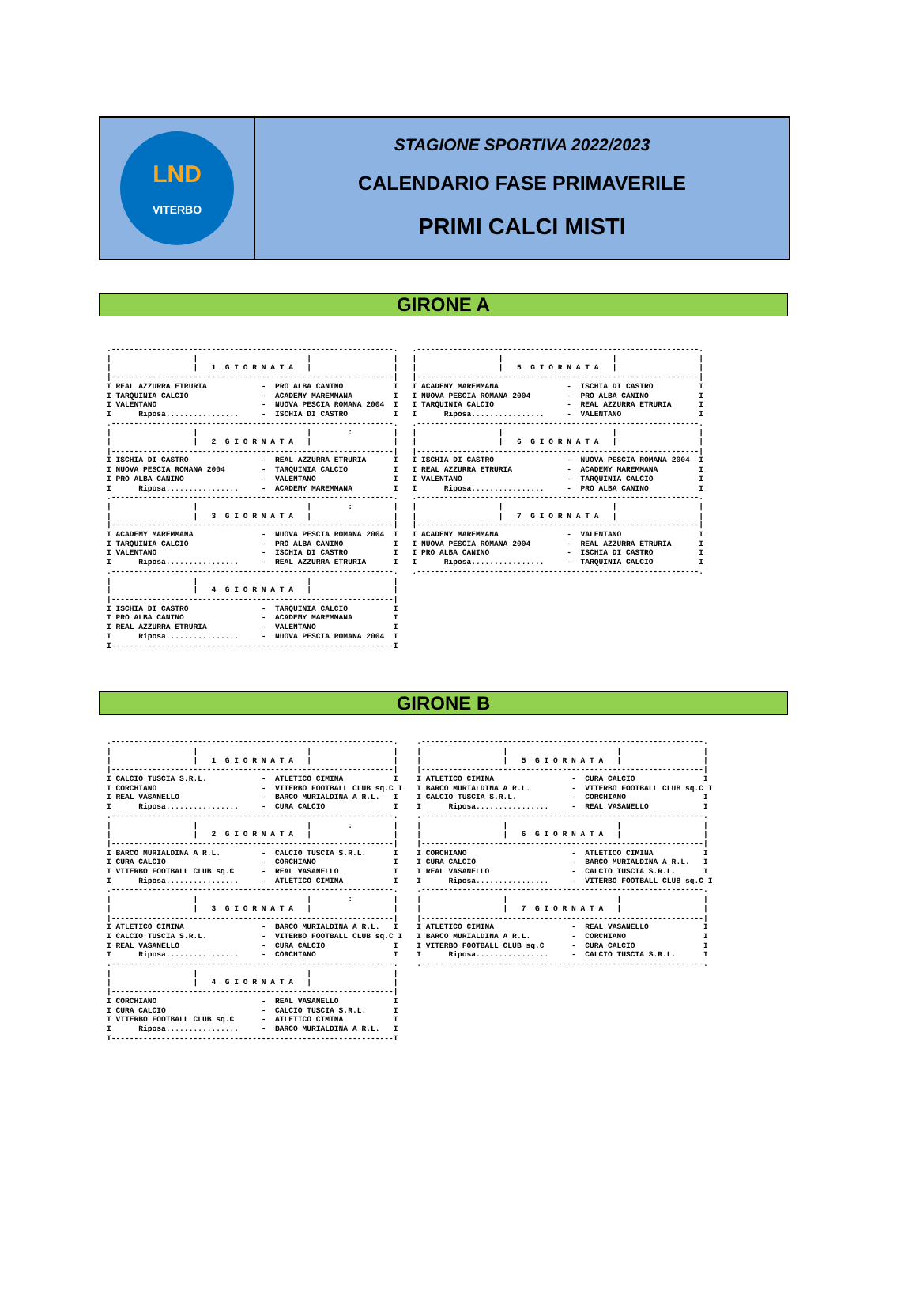LND
VITERBO
STAGIONE SPORTIVA 2022/2023
CALENDARIO FASE PRIMAVERILE
PRIMI CALCI MISTI
GIRONE A
.--------------------------------------------------------------.
|                  |                        |                  |
|                  |   1  G I O R N A T A   |                  |
|--------------------------------------------------------------|
I REAL AZZURRA ETRURIA            -  PRO ALBA CANINO           I
I TARQUINIA CALCIO                -  ACADEMY MAREMMANA         I
I VALENTANO                       -  NUOVA PESCIA ROMANA 2004  I
I      Riposa................     -  ISCHIA DI CASTRO          I
.--------------------------------------------------------------.
|                  |                        |        :         |
|                  |   2  G I O R N A T A   |                  |
|--------------------------------------------------------------|
I ISCHIA DI CASTRO                -  REAL AZZURRA ETRURIA      I
I NUOVA PESCIA ROMANA 2004        -  TARQUINIA CALCIO          I
I PRO ALBA CANINO                 -  VALENTANO                 I
I      Riposa................     -  ACADEMY MAREMMANA         I
.--------------------------------------------------------------.
|                  |                        |        :         |
|                  |   3  G I O R N A T A   |                  |
|--------------------------------------------------------------|
I ACADEMY MAREMMANA               -  NUOVA PESCIA ROMANA 2004  I
I TARQUINIA CALCIO                -  PRO ALBA CANINO           I
I VALENTANO                       -  ISCHIA DI CASTRO          I
I      Riposa................     -  REAL AZZURRA ETRURIA      I
.--------------------------------------------------------------.
|                  |                        |                  |
|                  |   4  G I O R N A T A   |                  |
|--------------------------------------------------------------|
I ISCHIA DI CASTRO                -  TARQUINIA CALCIO          I
I PRO ALBA CANINO                 -  ACADEMY MAREMMANA         I
I REAL AZZURRA ETRURIA            -  VALENTANO                 I
I      Riposa................     -  NUOVA PESCIA ROMANA 2004  I
I--------------------------------------------------------------I
.--------------------------------------------------------------.
|                  |                        |                  |
|                  |   5  G I O R N A T A   |                  |
|--------------------------------------------------------------|
I ACADEMY MAREMMANA               -  ISCHIA DI CASTRO          I
I NUOVA PESCIA ROMANA 2004        -  PRO ALBA CANINO           I
I TARQUINIA CALCIO                -  REAL AZZURRA ETRURIA      I
I      Riposa................     -  VALENTANO                 I
.--------------------------------------------------------------.
|                  |                        |                  |
|                  |   6  G I O R N A T A   |                  |
|--------------------------------------------------------------|
I ISCHIA DI CASTRO                -  NUOVA PESCIA ROMANA 2004  I
I REAL AZZURRA ETRURIA            -  ACADEMY MAREMMANA         I
I VALENTANO                       -  TARQUINIA CALCIO          I
I      Riposa................     -  PRO ALBA CANINO           I
.--------------------------------------------------------------.
|                  |                        |                  |
|                  |   7  G I O R N A T A   |                  |
|--------------------------------------------------------------|
I ACADEMY MAREMMANA               -  VALENTANO                 I
I NUOVA PESCIA ROMANA 2004        -  REAL AZZURRA ETRURIA      I
I PRO ALBA CANINO                 -  ISCHIA DI CASTRO          I
I      Riposa................     -  TARQUINIA CALCIO          I
.--------------------------------------------------------------.
GIRONE B
.--------------------------------------------------------------.
|                  |                        |                  |
|                  |   1  G I O R N A T A   |                  |
|--------------------------------------------------------------|
I CALCIO TUSCIA S.R.L.            -  ATLETICO CIMINA           I
I CORCHIANO                       -  VITERBO FOOTBALL CLUB sq.C I
I REAL VASANELLO                  -  BARCO MURIALDINA A R.L.   I
I      Riposa................     -  CURA CALCIO               I
.--------------------------------------------------------------.
|                  |                        |        :         |
|                  |   2  G I O R N A T A   |                  |
|--------------------------------------------------------------|
I BARCO MURIALDINA A R.L.         -  CALCIO TUSCIA S.R.L.      I
I CURA CALCIO                     -  CORCHIANO                 I
I VITERBO FOOTBALL CLUB sq.C      -  REAL VASANELLO            I
I      Riposa................     -  ATLETICO CIMINA           I
.--------------------------------------------------------------.
|                  |                        |        :         |
|                  |   3  G I O R N A T A   |                  |
|--------------------------------------------------------------|
I ATLETICO CIMINA                 -  BARCO MURIALDINA A R.L.   I
I CALCIO TUSCIA S.R.L.            -  VITERBO FOOTBALL CLUB sq.C I
I REAL VASANELLO                  -  CURA CALCIO               I
I      Riposa................     -  CORCHIANO                 I
.--------------------------------------------------------------.
|                  |                        |                  |
|                  |   4  G I O R N A T A   |                  |
|--------------------------------------------------------------|
I CORCHIANO                       -  REAL VASANELLO            I
I CURA CALCIO                     -  CALCIO TUSCIA S.R.L.      I
I VITERBO FOOTBALL CLUB sq.C      -  ATLETICO CIMINA           I
I      Riposa................     -  BARCO MURIALDINA A R.L.   I
I--------------------------------------------------------------I
.--------------------------------------------------------------.
|                  |                        |                  |
|                  |   5  G I O R N A T A   |                  |
|--------------------------------------------------------------|
I ATLETICO CIMINA                 -  CURA CALCIO               I
I BARCO MURIALDINA A R.L.         -  VITERBO FOOTBALL CLUB sq.C I
I CALCIO TUSCIA S.R.L.            -  CORCHIANO                 I
I      Riposa................     -  REAL VASANELLO            I
.--------------------------------------------------------------.
|                  |                        |                  |
|                  |   6  G I O R N A T A   |                  |
|--------------------------------------------------------------|
I CORCHIANO                       -  ATLETICO CIMINA           I
I CURA CALCIO                     -  BARCO MURIALDINA A R.L.   I
I REAL VASANELLO                  -  CALCIO TUSCIA S.R.L.      I
I      Riposa................     -  VITERBO FOOTBALL CLUB sq.C I
.--------------------------------------------------------------.
|                  |                        |                  |
|                  |   7  G I O R N A T A   |                  |
|--------------------------------------------------------------|
I ATLETICO CIMINA                 -  REAL VASANELLO            I
I BARCO MURIALDINA A R.L.         -  CORCHIANO                 I
I VITERBO FOOTBALL CLUB sq.C      -  CURA CALCIO               I
I      Riposa................     -  CALCIO TUSCIA S.R.L.      I
.--------------------------------------------------------------.